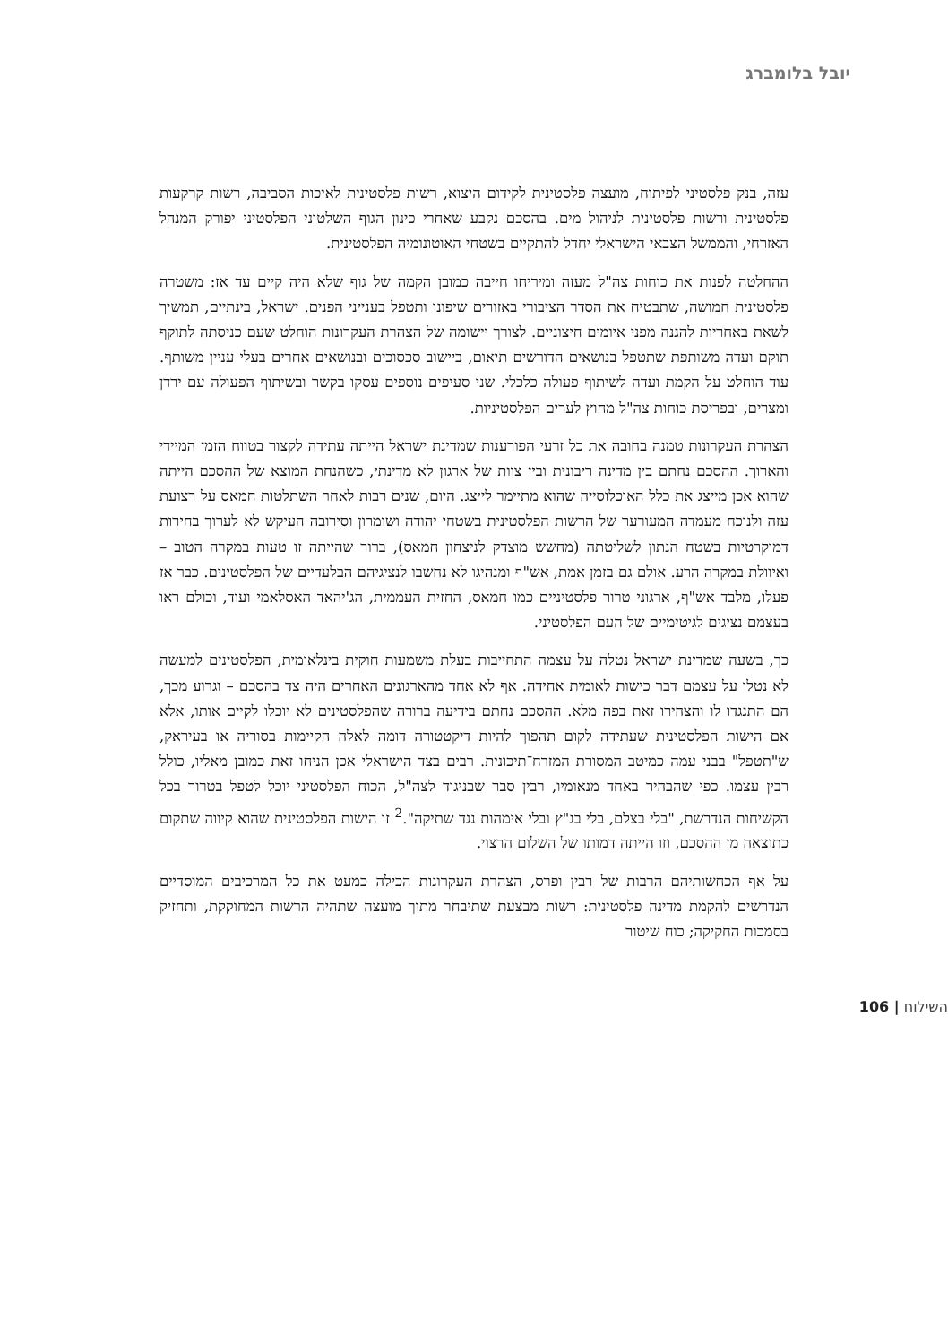יובל בלומברג
עזה, בנק פלסטיני לפיתוח, מועצה פלסטינית לקידום היצוא, רשות פלסטינית לאיכות הסביבה, רשות קרקעות פלסטינית ורשות פלסטינית לניהול מים. בהסכם נקבע שאחרי כינון הגוף השלטוני הפלסטיני יפורק המנהל האזרחי, והממשל הצבאי הישראלי יחדל להתקיים בשטחי האוטונומיה הפלסטינית.
ההחלטה לפנות את כוחות צה"ל מעזה ומיריחו חייבה כמובן הקמה של גוף שלא היה קיים עד אז: משטרה פלסטינית חמושה, שתבטיח את הסדר הציבורי באזורים שיפונו ותטפל בענייני הפנים. ישראל, בינתיים, תמשיך לשאת באחריות להגנה מפני איומים חיצוניים. לצורך יישומה של הצהרת העקרונות הוחלט שעם כניסתה לתוקף תוקם ועדה משותפת שתטפל בנושאים הדורשים תיאום, ביישוב סכסוכים ובנושאים אחרים בעלי עניין משותף. עוד הוחלט על הקמת ועדה לשיתוף פעולה כלכלי. שני סעיפים נוספים עסקו בקשר ובשיתוף הפעולה עם ירדן ומצרים, ובפריסת כוחות צה"ל מחוץ לערים הפלסטיניות.
הצהרת העקרונות טמנה בחובה את כל זרעי הפורענות שמדינת ישראל הייתה עתידה לקצור בטווח הזמן המיידי והארוך. ההסכם נחתם בין מדינה ריבונית ובין צוות של ארגון לא מדינתי, כשהנחת המוצא של ההסכם הייתה שהוא אכן מייצג את כלל האוכלוסייה שהוא מתיימר לייצג. היום, שנים רבות לאחר השתלטות חמאס על רצועת עזה ולנוכח מעמדה המעורער של הרשות הפלסטינית בשטחי יהודה ושומרון וסירובה העיקש לא לערוך בחירות דמוקרטיות בשטח הנתון לשליטתה (מחשש מוצדק לניצחון חמאס), ברור שהייתה זו טעות במקרה הטוב – ואיוולת במקרה הרע. אולם גם בזמן אמת, אש"ף ומנהיגו לא נחשבו לנציגיהם הבלעדיים של הפלסטינים. כבר אז פעלו, מלבד אש"ף, ארגוני טרור פלסטיניים כמו חמאס, החזית העממית, הג'יהאד האסלאמי ועוד, וכולם ראו בעצמם נציגים לגיטימיים של העם הפלסטיני.
כך, בשעה שמדינת ישראל נטלה על עצמה התחייבות בעלת משמעות חוקית בינלאומית, הפלסטינים למעשה לא נטלו על עצמם דבר כישות לאומית אחידה. אף לא אחד מהארגונים האחרים היה צד בהסכם – וגרוע מכך, הם התנגדו לו והצהירו זאת בפה מלא. ההסכם נחתם בידיעה ברורה שהפלסטינים לא יוכלו לקיים אותו, אלא אם הישות הפלסטינית שעתידה לקום תהפוך להיות דיקטטורה דומה לאלה הקיימות בסוריה או בעיראק, ש"תטפל" בבני עמה כמיטב המסורת המזרח־תיכונית. רבים בצד הישראלי אכן הניחו זאת כמובן מאליו, כולל רבין עצמו. כפי שהבהיר באחד מנאומיו, רבין סבר שבניגוד לצה"ל, הכוח הפלסטיני יוכל לטפל בטרור בכל הקשיחות הנדרשת, "בלי בצלם, בלי בג"ץ ובלי אימהות נגד שתיקה".<sup>2</sup> זו הישות הפלסטינית שהוא קיווה שתקום כתוצאה מן ההסכם, וזו הייתה דמותו של השלום הרצוי.
על אף הכחשותיהם הרבות של רבין ופרס, הצהרת העקרונות הכילה כמעט את כל המרכיבים המוסדיים הנדרשים להקמת מדינה פלסטינית: רשות מבצעת שתיבחר מתוך מועצה שתהיה הרשות המחוקקת, ותחזיק בסמכות החקיקה; כוח שיטור
השילוח | 106